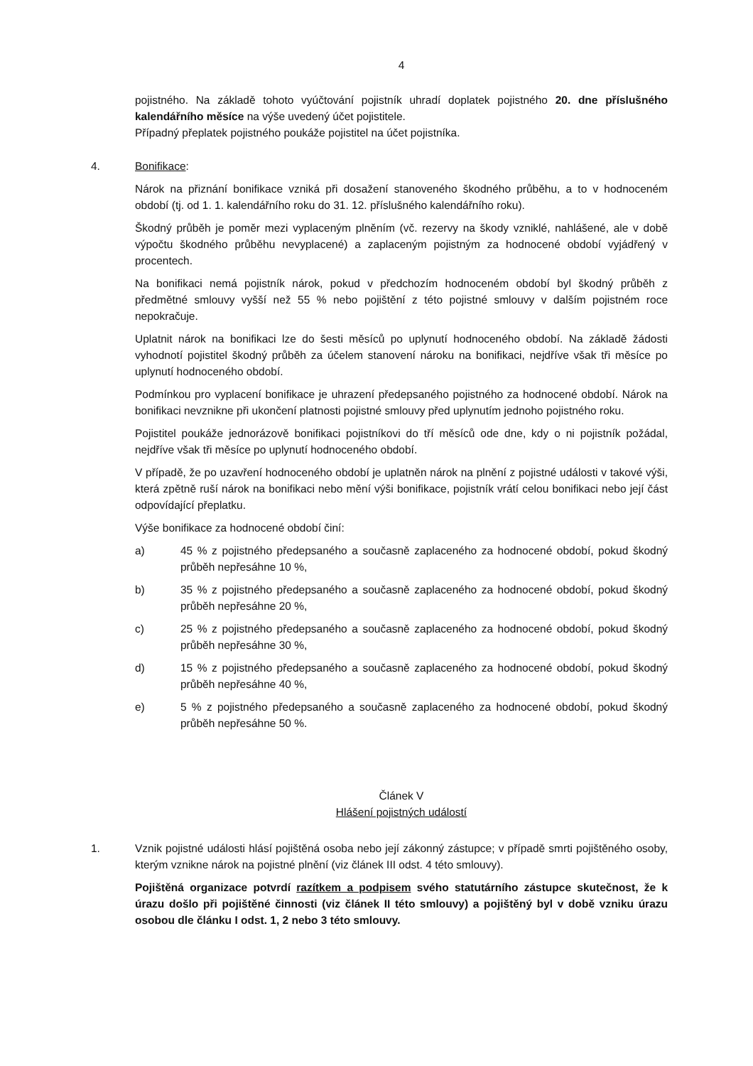4
pojistného. Na základě tohoto vyúčtování pojistník uhradí doplatek pojistného 20. dne příslušného kalendářního měsíce na výše uvedený účet pojistitele.
Případný přeplatek pojistného poukáže pojistitel na účet pojistníka.
4. Bonifikace:
Nárok na přiznání bonifikace vzniká při dosažení stanoveného škodného průběhu, a to v hodnoceném období (tj. od 1. 1. kalendářního roku do 31. 12. příslušného kalendářního roku).
Škodný průběh je poměr mezi vyplaceným plněním (vč. rezervy na škody vzniklé, nahlášené, ale v době výpočtu škodného průběhu nevyplacené) a zaplaceným pojistným za hodnocené období vyjádřený v procentech.
Na bonifikaci nemá pojistník nárok, pokud v předchozím hodnoceném období byl škodný průběh z předmětné smlouvy vyšší než 55 % nebo pojištění z této pojistné smlouvy v dalším pojistném roce nepokračuje.
Uplatnit nárok na bonifikaci lze do šesti měsíců po uplynutí hodnoceného období. Na základě žádosti vyhodnotí pojistitel škodný průběh za účelem stanovení nároku na bonifikaci, nejdříve však tři měsíce po uplynutí hodnoceného období.
Podmínkou pro vyplacení bonifikace je uhrazení předepsaného pojistného za hodnocené období. Nárok na bonifikaci nevznikne při ukončení platnosti pojistné smlouvy před uplynutím jednoho pojistného roku.
Pojistitel poukáže jednorázově bonifikaci pojistníkovi do tří měsíců ode dne, kdy o ni pojistník požádal, nejdříve však tři měsíce po uplynutí hodnoceného období.
V případě, že po uzavření hodnoceného období je uplatněn nárok na plnění z pojistné události v takové výši, která zpětně ruší nárok na bonifikaci nebo mění výši bonifikace, pojistník vrátí celou bonifikaci nebo její část odpovídající přeplatku.
Výše bonifikace za hodnocené období činí:
a) 45 % z pojistného předepsaného a současně zaplaceného za hodnocené období, pokud škodný průběh nepřesáhne 10 %,
b) 35 % z pojistného předepsaného a současně zaplaceného za hodnocené období, pokud škodný průběh nepřesáhne 20 %,
c) 25 % z pojistného předepsaného a současně zaplaceného za hodnocené období, pokud škodný průběh nepřesáhne 30 %,
d) 15 % z pojistného předepsaného a současně zaplaceného za hodnocené období, pokud škodný průběh nepřesáhne 40 %,
e) 5 % z pojistného předepsaného a současně zaplaceného za hodnocené období, pokud škodný průběh nepřesáhne 50 %.
Článek V
Hlášení pojistných událostí
1. Vznik pojistné události hlásí pojištěná osoba nebo její zákonný zástupce; v případě smrti pojištěného osoby, kterým vznikne nárok na pojistné plnění (viz článek III odst. 4 této smlouvy).
Pojištěná organizace potvrdí razítkem a podpisem svého statutárního zástupce skutečnost, že k úrazu došlo při pojištěné činnosti (viz článek II této smlouvy) a pojištěný byl v době vzniku úrazu osobou dle článku I odst. 1, 2 nebo 3 této smlouvy.